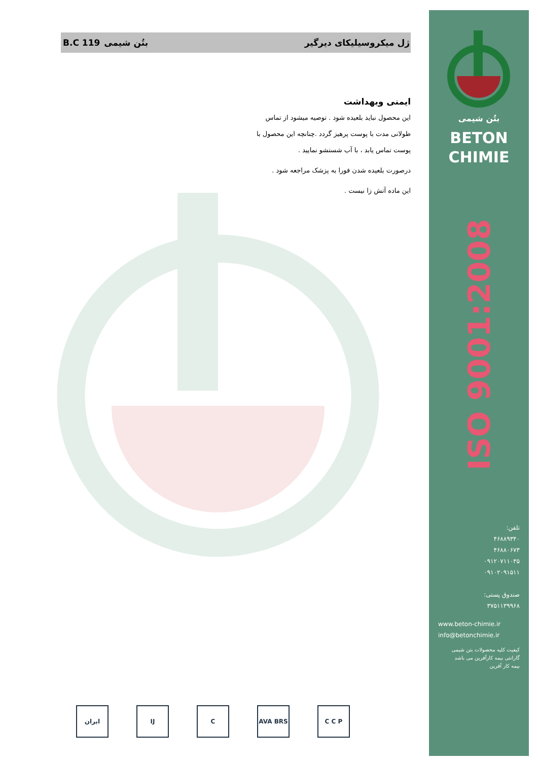ژل میکروسیلیکای دیرگیر بتُن شیمی B.C 119
ایمنی وبهداشت
این محصول نباید بلعیده شود . توصیه میشود از تماس طولانی مدت با پوست پرهیز گردد .چنانچه این محصول با پوست تماس یابد ، با آب شستشو نمایید .
درصورت بلعیده شدن فورا به پزشک مراجعه شود .
این ماده آتش زا نیست .
ایران IJ C AVA BRS C C P
بتُن شیمی
BETON
CHIMIE
ISO 9001:2008
تلفن:
۴۶۸۸۹۳۴۰
۴۶۸۸۰۶۷۳
۰۹۱۲۰۷۱۱۰۳۵
۰۹۱۰۲۰۹۱۵۱۱
صندوق پستی:
۳۷۵۱۱۳۹۹۶۸
www.beton-chimie.ir
info@betonchimie.ir
کیفیت کلیه محصولات بتن شیمی گارانتی بیمه کارآفرین می باشد
بیمه کار آفرین